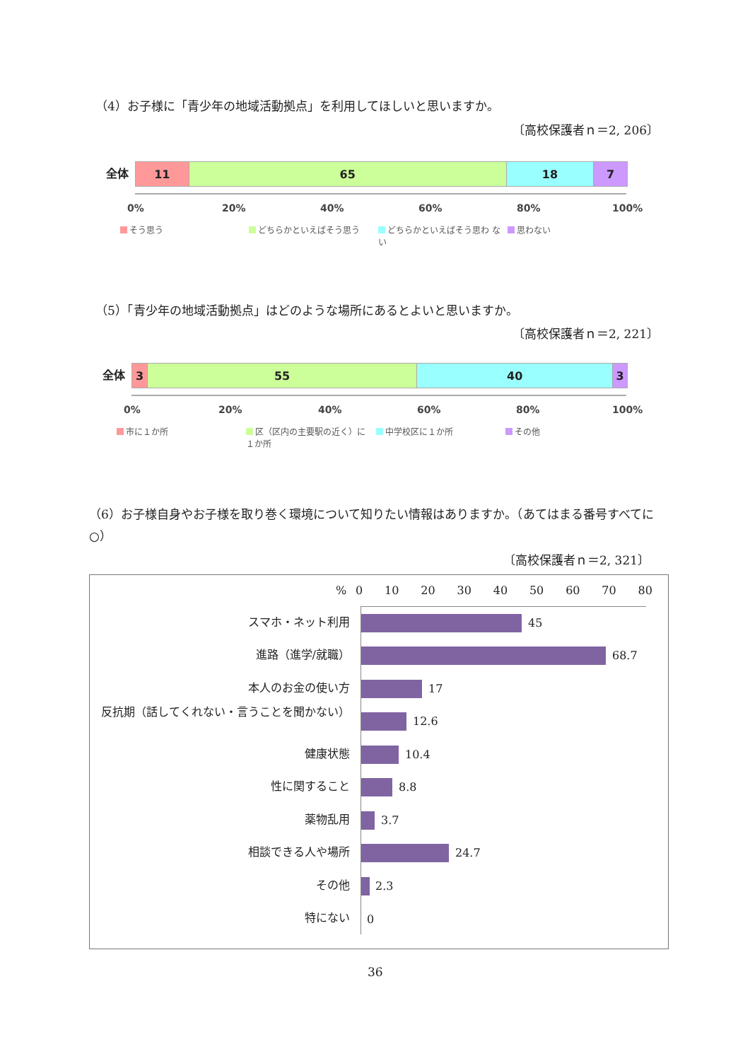（4）お子様に「青少年の地域活動拠点」を利用してほしいと思いますか。
〔高校保護者ｎ＝2, 206〕
全体
11 65 18 7
0% 20% 40% 60% 80% 100%
そう思う どちらかといえばそう思う どちらかといえばそう思わ ない 思わない
（5）「青少年の地域活動拠点」はどのような場所にあるとよいと思いますか。
〔高校保護者ｎ＝2, 221〕
全体
3 55 40 3
0% 20% 40% 60% 80% 100%
市に１か所
区（区内の主要駅の近く）に１か所
中学校区に１か所 その他
（6）お子様自身やお子様を取り巻く環境について知りたい情報はありますか。（あてはまる番号すべてに○）
〔高校保護者ｎ＝2, 321〕
% 0 10 20 30 40 50 60 70 80
スマホ・ネット利用 45
進路（進学/就職） 68.7
本人のお金の使い方 17
反抗期（話してくれない・言うことを聞かない）
12.6
健康状態 10.4
性に関すること 8.8
薬物乱用 3.7
相談できる人や場所 24.7
その他 2.3
特にない 0
36